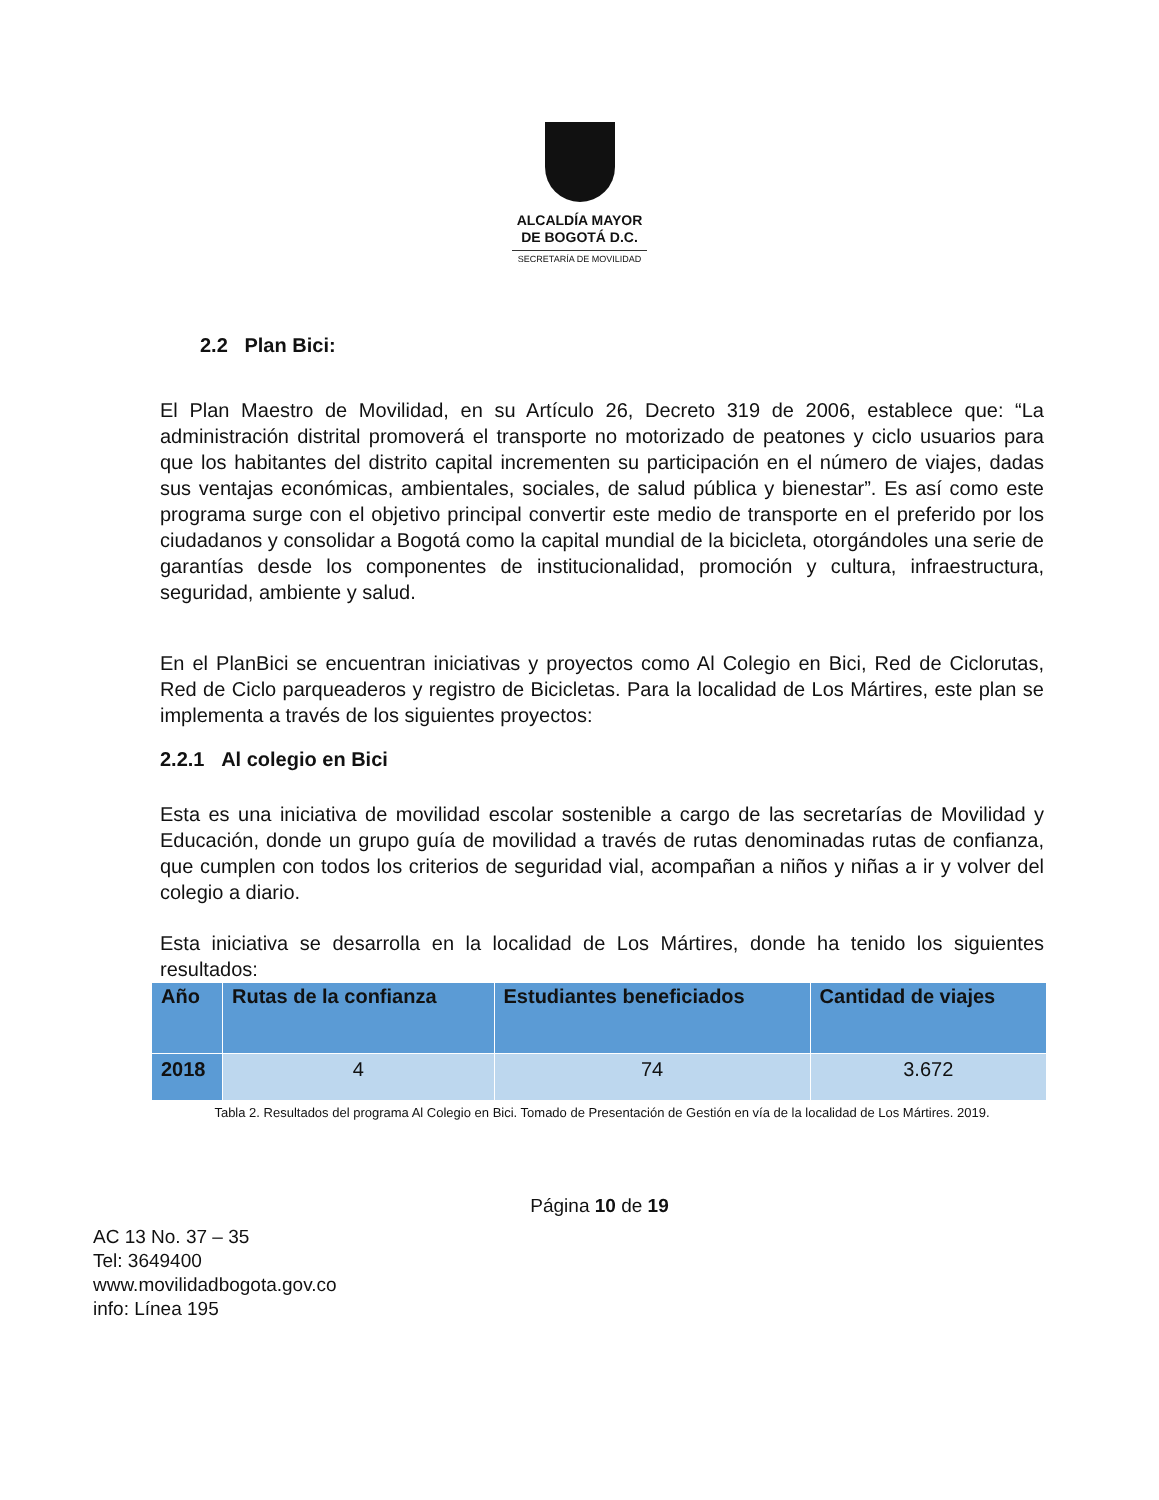ALCALDÍA MAYOR
DE BOGOTÁ D.C.
SECRETARÍA DE MOVILIDAD
2.2 Plan Bici:
El Plan Maestro de Movilidad, en su Artículo 26, Decreto 319 de 2006, establece que: “La administración distrital promoverá el transporte no motorizado de peatones y ciclo usuarios para que los habitantes del distrito capital incrementen su participación en el número de viajes, dadas sus ventajas económicas, ambientales, sociales, de salud pública y bienestar”. Es así como este programa surge con el objetivo principal convertir este medio de transporte en el preferido por los ciudadanos y consolidar a Bogotá como la capital mundial de la bicicleta, otorgándoles una serie de garantías desde los componentes de institucionalidad, promoción y cultura, infraestructura, seguridad, ambiente y salud.
En el PlanBici se encuentran iniciativas y proyectos como Al Colegio en Bici, Red de Ciclorutas, Red de Ciclo parqueaderos y registro de Bicicletas. Para la localidad de Los Mártires, este plan se implementa a través de los siguientes proyectos:
2.2.1 Al colegio en Bici
Esta es una iniciativa de movilidad escolar sostenible a cargo de las secretarías de Movilidad y Educación, donde un grupo guía de movilidad a través de rutas denominadas rutas de confianza, que cumplen con todos los criterios de seguridad vial, acompañan a niños y niñas a ir y volver del colegio a diario.
Esta iniciativa se desarrolla en la localidad de Los Mártires, donde ha tenido los siguientes resultados:
| Año | Rutas de la confianza | Estudiantes beneficiados | Cantidad de viajes |
| --- | --- | --- | --- |
| 2018 | 4 | 74 | 3.672 |
Tabla 2. Resultados del programa Al Colegio en Bici. Tomado de Presentación de Gestión en vía de la localidad de Los Mártires. 2019.
Página 10 de 19
AC 13 No. 37 – 35
Tel: 3649400
www.movilidadbogota.gov.co
info: Línea 195